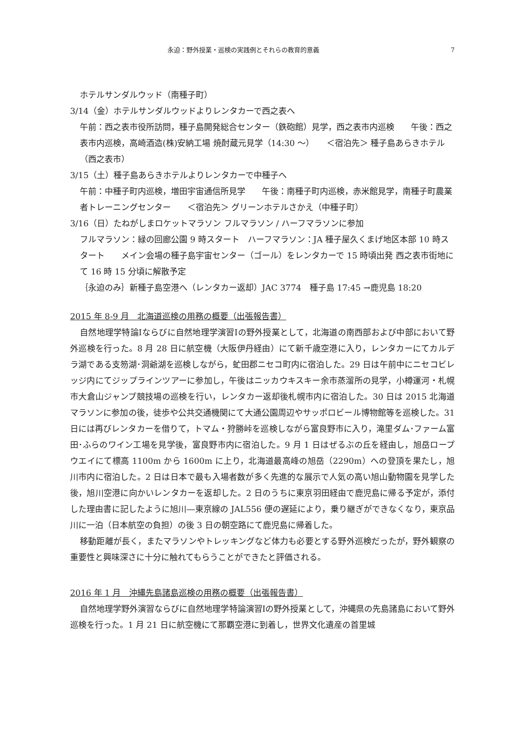永迫：野外授業・巡検の実践例とそれらの教育的意義 7
ホテルサンダルウッド（南種子町）
3/14（金）ホテルサンダルウッドよりレンタカーで西之表へ
午前：西之表市役所訪問，種子島開発総合センター（鉄砲館）見学，西之表市内巡検　　午後：西之表市内巡検，高崎酒造(株)安納工場 焼酎蔵元見学（14:30 〜）　　＜宿泊先＞ 種子島あらきホテル（西之表市）
3/15（土）種子島あらきホテルよりレンタカーで中種子へ
午前：中種子町内巡検，増田宇宙通信所見学　　午後：南種子町内巡検，赤米館見学，南種子町農業者トレーニングセンター　　＜宿泊先＞ グリーンホテルさかえ（中種子町）
3/16（日）たねがしまロケットマラソン フルマラソン / ハーフマラソンに参加
フルマラソン：緑の回廊公園 9 時スタート　ハーフマラソン：JA 種子屋久くまげ地区本部 10 時スタート　　メイン会場の種子島宇宙センター（ゴール）をレンタカーで 15 時頃出発 西之表市街地にて 16 時 15 分頃に解散予定
｛永迫のみ｝新種子島空港へ（レンタカー返却）JAC 3774　種子島 17:45 →鹿児島 18:20
2015 年 8-9 月　北海道巡検の用務の概要（出張報告書）
自然地理学特論Ⅰならびに自然地理学演習Ⅰの野外授業として，北海道の南西部および中部において野外巡検を行った。8 月 28 日に航空機（大阪伊丹経由）にて新千歳空港に入り，レンタカーにてカルデラ湖である支笏湖･洞爺湖を巡検しながら，虻田郡ニセコ町内に宿泊した。29 日は午前中にニセコビレッジ内にてジップラインツアーに参加し，午後はニッカウキスキー余市蒸溜所の見学，小樽運河・札幌市大倉山ジャンプ競技場の巡検を行い，レンタカー返却後札幌市内に宿泊した。30 日は 2015 北海道マラソンに参加の後，徒歩や公共交通機関にて大通公園周辺やサッポロビール博物館等を巡検した。31 日には再びレンタカーを借りて，トマム・狩勝峠を巡検しながら富良野市に入り，滝里ダム･ファーム富田･ふらのワイン工場を見学後，富良野市内に宿泊した。9 月 1 日はぜるぶの丘を経由し，旭岳ロープウエイにて標高 1100m から 1600m に上り，北海道最高峰の旭岳（2290m）への登頂を果たし，旭川市内に宿泊した。2 日は日本で最も入場者数が多く先進的な展示で人気の高い旭山動物園を見学した後，旭川空港に向かいレンタカーを返却した。2 日のうちに東京羽田経由で鹿児島に帰る予定が，添付した理由書に記したように旭川―東京線の JAL556 便の遅延により，乗り継ぎができなくなり，東京品川に一泊（日本航空の負担）の後 3 日の朝空路にて鹿児島に帰着した。
移動距離が長く，またマラソンやトレッキングなど体力も必要とする野外巡検だったが，野外観察の重要性と興味深さに十分に触れてもらうことができたと評価される。
2016 年 1 月　沖縄先島諸島巡検の用務の概要（出張報告書）
自然地理学野外演習ならびに自然地理学特論演習Ⅰの野外授業として，沖縄県の先島諸島において野外巡検を行った。1 月 21 日に航空機にて那覇空港に到着し，世界文化遺産の首里城